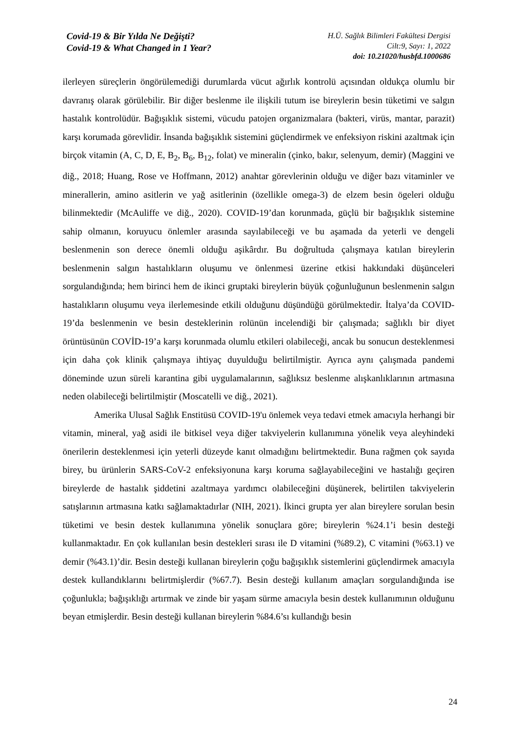Covid-19 & Bir Yılda Ne Değişti?
Covid-19 & What Changed in 1 Year?
H.Ü. Sağlık Bilimleri Fakültesi Dergisi
Cilt:9, Sayı: 1, 2022
doi: 10.21020/husbfd.1000686
ilerleyen süreçlerin öngörülemediği durumlarda vücut ağırlık kontrolü açısından oldukça olumlu bir davranış olarak görülebilir. Bir diğer beslenme ile ilişkili tutum ise bireylerin besin tüketimi ve salgın hastalık kontrolüdür. Bağışıklık sistemi, vücudu patojen organizmalara (bakteri, virüs, mantar, parazit) karşı korumada görevlidir. İnsanda bağışıklık sistemini güçlendirmek ve enfeksiyon riskini azaltmak için birçok vitamin (A, C, D, E, B<sub>2</sub>, B<sub>6</sub>, B<sub>12</sub>, folat) ve mineralin (çinko, bakır, selenyum, demir) (Maggini ve diğ., 2018; Huang, Rose ve Hoffmann, 2012) anahtar görevlerinin olduğu ve diğer bazı vitaminler ve minerallerin, amino asitlerin ve yağ asitlerinin (özellikle omega-3) de elzem besin ögeleri olduğu bilinmektedir (McAuliffe ve diğ., 2020). COVID-19’dan korunmada, güçlü bir bağışıklık sistemine sahip olmanın, koruyucu önlemler arasında sayılabileceği ve bu aşamada da yeterli ve dengeli beslenmenin son derece önemli olduğu aşikârdır. Bu doğrultuda çalışmaya katılan bireylerin beslenmenin salgın hastalıkların oluşumu ve önlenmesi üzerine etkisi hakkındaki düşünceleri sorgulandığında; hem birinci hem de ikinci gruptaki bireylerin büyük çoğunluğunun beslenmenin salgın hastalıkların oluşumu veya ilerlemesinde etkili olduğunu düşündüğü görülmektedir. İtalya’da COVID-19’da beslenmenin ve besin desteklerinin rolünün incelendiği bir çalışmada; sağlıklı bir diyet örüntüsünün COVİD-19’a karşı korunmada olumlu etkileri olabileceği, ancak bu sonucun desteklenmesi için daha çok klinik çalışmaya ihtiyaç duyulduğu belirtilmiştir. Ayrıca aynı çalışmada pandemi döneminde uzun süreli karantina gibi uygulamalarının, sağlıksız beslenme alışkanlıklarının artmasına neden olabileceği belirtilmiştir (Moscatelli ve diğ., 2021).
Amerika Ulusal Sağlık Enstitüsü COVID-19'u önlemek veya tedavi etmek amacıyla herhangi bir vitamin, mineral, yağ asidi ile bitkisel veya diğer takviyelerin kullanımına yönelik veya aleyhindeki önerilerin desteklenmesi için yeterli düzeyde kanıt olmadığını belirtmektedir. Buna rağmen çok sayıda birey, bu ürünlerin SARS-CoV-2 enfeksiyonuna karşı koruma sağlayabileceğini ve hastalığı geçiren bireylerde de hastalık şiddetini azaltmaya yardımcı olabileceğini düşünerek, belirtilen takviyelerin satışlarının artmasına katkı sağlamaktadırlar (NIH, 2021). İkinci grupta yer alan bireylere sorulan besin tüketimi ve besin destek kullanımına yönelik sonuçlara göre; bireylerin %24.1’i besin desteği kullanmaktadır. En çok kullanılan besin destekleri sırası ile D vitamini (%89.2), C vitamini (%63.1) ve demir (%43.1)’dir. Besin desteği kullanan bireylerin çoğu bağışıklık sistemlerini güçlendirmek amacıyla destek kullandıklarını belirtmişlerdir (%67.7). Besin desteği kullanım amaçları sorgulandığında ise çoğunlukla; bağışıklığı artırmak ve zinde bir yaşam sürme amacıyla besin destek kullanımının olduğunu beyan etmişlerdir. Besin desteği kullanan bireylerin %84.6’sı kullandığı besin
24